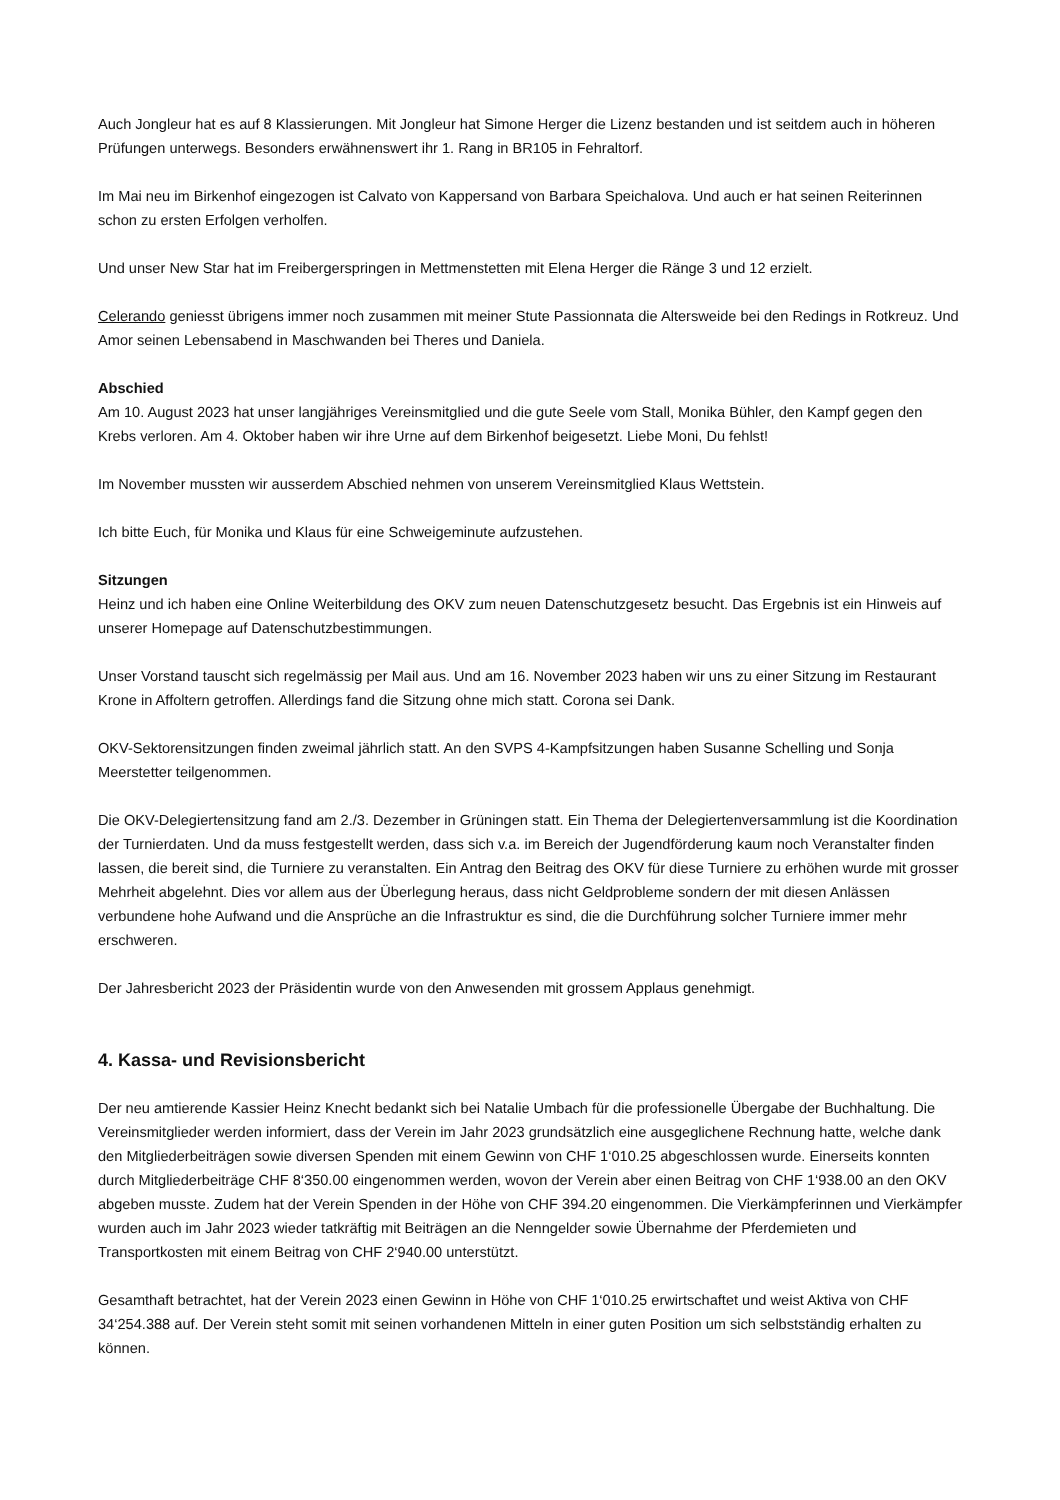Auch Jongleur hat es auf 8 Klassierungen. Mit Jongleur hat Simone Herger die Lizenz bestanden und ist seitdem auch in höheren Prüfungen unterwegs. Besonders erwähnenswert ihr 1. Rang in BR105 in Fehraltorf.
Im Mai neu im Birkenhof eingezogen ist Calvato von Kappersand von Barbara Speichalova. Und auch er hat seinen Reiterinnen schon zu ersten Erfolgen verholfen.
Und unser New Star hat im Freibergerspringen in Mettmenstetten mit Elena Herger die Ränge 3 und 12 erzielt.
Celerando geniesst übrigens immer noch zusammen mit meiner Stute Passionnata die Altersweide bei den Redings in Rotkreuz. Und Amor seinen Lebensabend in Maschwanden bei Theres und Daniela.
Abschied
Am 10. August 2023 hat unser langjähriges Vereinsmitglied und die gute Seele vom Stall, Monika Bühler, den Kampf gegen den Krebs verloren. Am 4. Oktober haben wir ihre Urne auf dem Birkenhof beigesetzt. Liebe Moni, Du fehlst!
Im November mussten wir ausserdem Abschied nehmen von unserem Vereinsmitglied Klaus Wettstein.
Ich bitte Euch, für Monika und Klaus für eine Schweigeminute aufzustehen.
Sitzungen
Heinz und ich haben eine Online Weiterbildung des OKV zum neuen Datenschutzgesetz besucht. Das Ergebnis ist ein Hinweis auf unserer Homepage auf Datenschutzbestimmungen.
Unser Vorstand tauscht sich regelmässig per Mail aus. Und am 16. November 2023 haben wir uns zu einer Sitzung im Restaurant Krone in Affoltern getroffen. Allerdings fand die Sitzung ohne mich statt. Corona sei Dank.
OKV-Sektorensitzungen finden zweimal jährlich statt. An den SVPS 4-Kampfsitzungen haben Susanne Schelling und Sonja Meerstetter teilgenommen.
Die OKV-Delegiertensitzung fand am 2./3. Dezember in Grüningen statt. Ein Thema der Delegiertenversammlung ist die Koordination der Turnierdaten. Und da muss festgestellt werden, dass sich v.a. im Bereich der Jugendförderung kaum noch Veranstalter finden lassen, die bereit sind, die Turniere zu veranstalten. Ein Antrag den Beitrag des OKV für diese Turniere zu erhöhen wurde mit grosser Mehrheit abgelehnt. Dies vor allem aus der Überlegung heraus, dass nicht Geldprobleme sondern der mit diesen Anlässen verbundene hohe Aufwand und die Ansprüche an die Infrastruktur es sind, die die Durchführung solcher Turniere immer mehr erschweren.
Der Jahresbericht 2023 der Präsidentin wurde von den Anwesenden mit grossem Applaus genehmigt.
4. Kassa- und Revisionsbericht
Der neu amtierende Kassier Heinz Knecht bedankt sich bei Natalie Umbach für die professionelle Übergabe der Buchhaltung. Die Vereinsmitglieder werden informiert, dass der Verein im Jahr 2023 grundsätzlich eine ausgeglichene Rechnung hatte, welche dank den Mitgliederbeiträgen sowie diversen Spenden mit einem Gewinn von CHF 1‘010.25 abgeschlossen wurde. Einerseits konnten durch Mitgliederbeiträge CHF 8‘350.00 eingenommen werden, wovon der Verein aber einen Beitrag von CHF 1‘938.00 an den OKV abgeben musste. Zudem hat der Verein Spenden in der Höhe von CHF 394.20 eingenommen. Die Vierkämpferinnen und Vierkämpfer wurden auch im Jahr 2023 wieder tatkräftig mit Beiträgen an die Nenngelder sowie Übernahme der Pferdemieten und Transportkosten mit einem Beitrag von CHF 2‘940.00 unterstützt.
Gesamthaft betrachtet, hat der Verein 2023 einen Gewinn in Höhe von CHF 1‘010.25 erwirtschaftet und weist Aktiva von CHF 34‘254.388 auf. Der Verein steht somit mit seinen vorhandenen Mitteln in einer guten Position um sich selbstständig erhalten zu können.